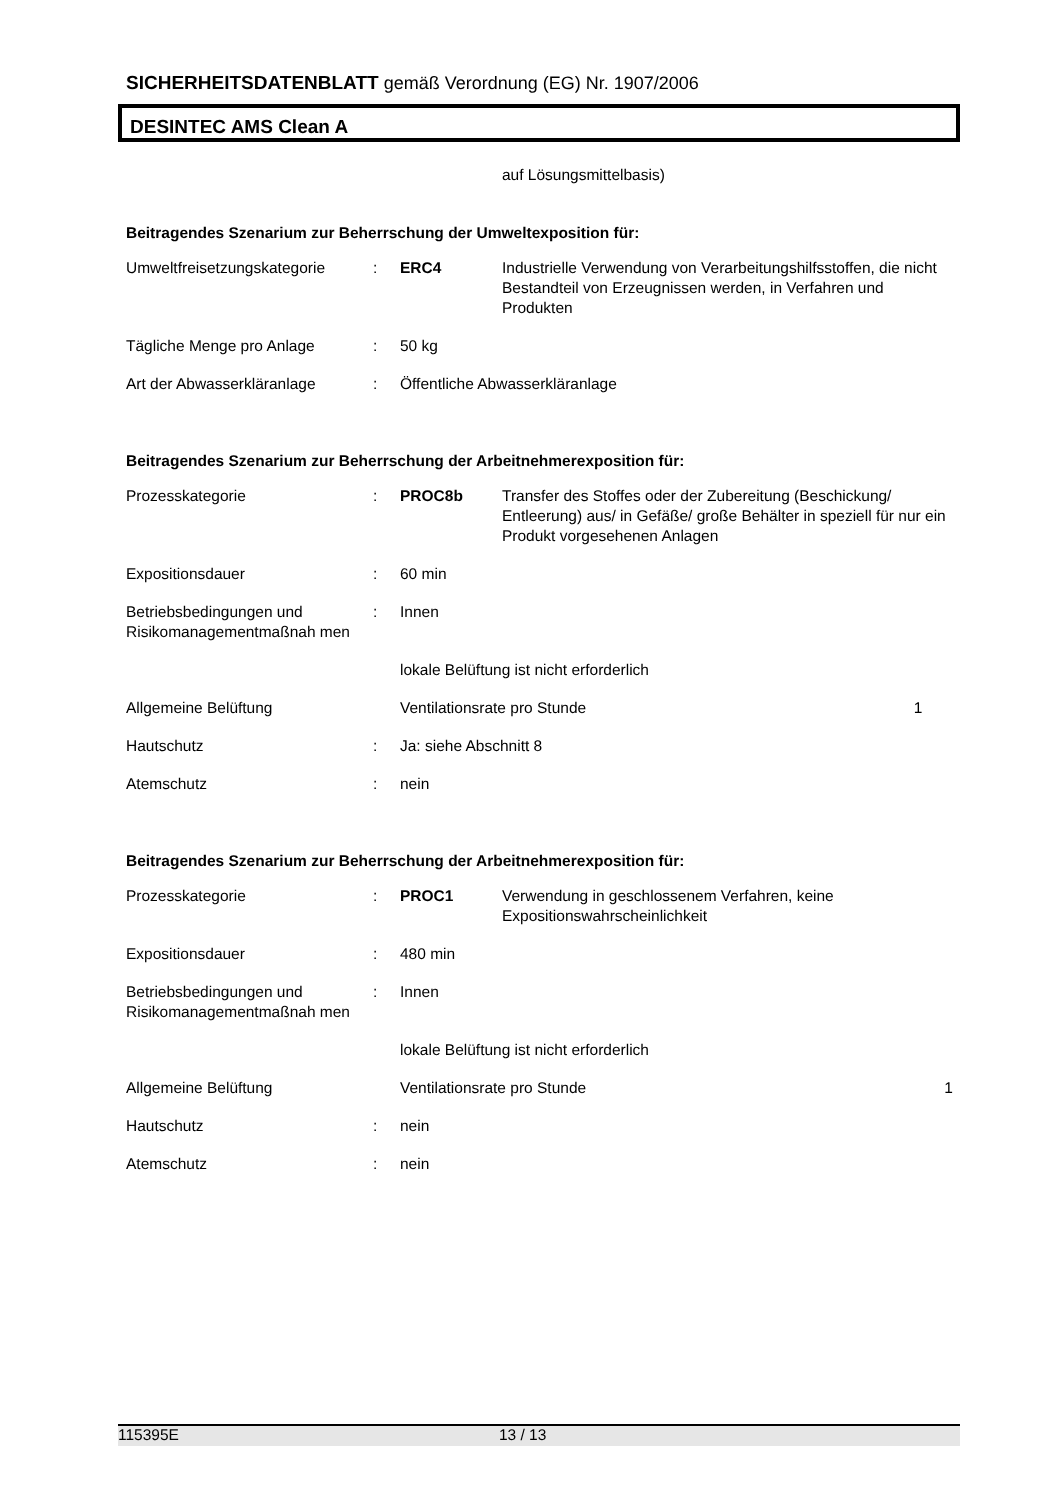SICHERHEITSDATENBLATT gemäß Verordnung (EG) Nr. 1907/2006
DESINTEC AMS Clean A
auf Lösungsmittelbasis)
Beitragendes Szenarium zur Beherrschung der Umweltexposition für:
| Umweltfreisetzungskategorie | : | ERC4 | Industrielle Verwendung von Verarbeitungshilfsstoffen, die nicht Bestandteil von Erzeugnissen werden, in Verfahren und Produkten |
| Tägliche Menge pro Anlage | : | 50 kg | |
| Art der Abwasserkläranlage | : | Öffentliche Abwasserkläranlage | |
Beitragendes Szenarium zur Beherrschung der Arbeitnehmerexposition für:
| Prozesskategorie | : | PROC8b | Transfer des Stoffes oder der Zubereitung (Beschickung/ Entleerung) aus/ in Gefäße/ große Behälter in speziell für nur ein Produkt vorgesehenen Anlagen | |
| Expositionsdauer | : | 60 min | | |
| Betriebsbedingungen und Risikomanagementmaßnah men | : | Innen | | |
| | | lokale Belüftung ist nicht erforderlich | | |
| Allgemeine Belüftung | | Ventilationsrate pro Stunde | | 1 |
| Hautschutz | : | Ja: siehe Abschnitt 8 | | |
| Atemschutz | : | nein | | |
Beitragendes Szenarium zur Beherrschung der Arbeitnehmerexposition für:
| Prozesskategorie | : | PROC1 | Verwendung in geschlossenem Verfahren, keine Expositionswahrscheinlichkeit | |
| Expositionsdauer | : | 480 min | | |
| Betriebsbedingungen und Risikomanagementmaßnah men | : | Innen | | |
| | | lokale Belüftung ist nicht erforderlich | | |
| Allgemeine Belüftung | | Ventilationsrate pro Stunde | | 1 |
| Hautschutz | : | nein | | |
| Atemschutz | : | nein | | |
115395E 13 / 13